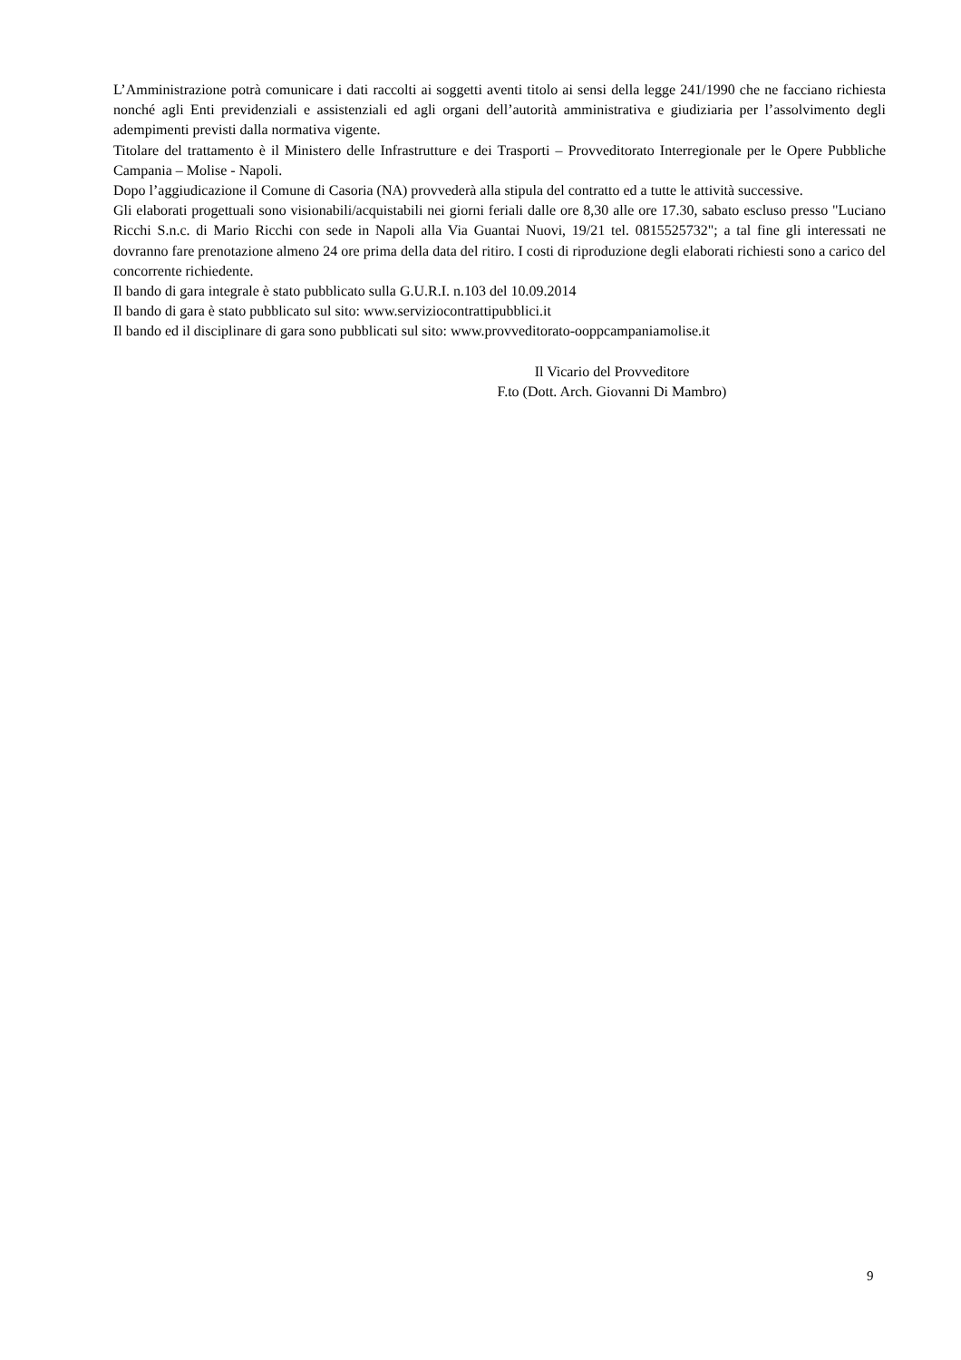L’Amministrazione potrà comunicare i dati raccolti ai soggetti aventi titolo ai sensi della legge 241/1990 che ne facciano richiesta nonché agli Enti previdenziali e assistenziali ed agli organi dell’autorità amministrativa e giudiziaria per l’assolvimento degli adempimenti previsti dalla normativa vigente.
Titolare del trattamento è il Ministero delle Infrastrutture e dei Trasporti – Provveditorato Interregionale per le Opere Pubbliche Campania – Molise - Napoli.
Dopo l’aggiudicazione il Comune di Casoria (NA) provvederà alla stipula del contratto ed a tutte le attività successive.
Gli elaborati progettuali sono visionabili/acquistabili nei giorni feriali dalle ore 8,30 alle ore 17.30, sabato escluso presso "Luciano Ricchi S.n.c. di Mario Ricchi con sede in Napoli alla Via Guantai Nuovi, 19/21 tel. 0815525732"; a tal fine gli interessati ne dovranno fare prenotazione almeno 24 ore prima della data del ritiro. I costi di riproduzione degli elaborati richiesti sono a carico del concorrente richiedente.
Il bando di gara integrale è stato pubblicato sulla G.U.R.I. n.103 del 10.09.2014
Il bando di gara è stato pubblicato sul sito: www.serviziocontrattipubblici.it
Il bando ed il disciplinare di gara sono pubblicati sul sito: www.provveditorato-ooppcampaniamolise.it
Il Vicario del Provveditore
F.to (Dott. Arch. Giovanni Di Mambro)
9